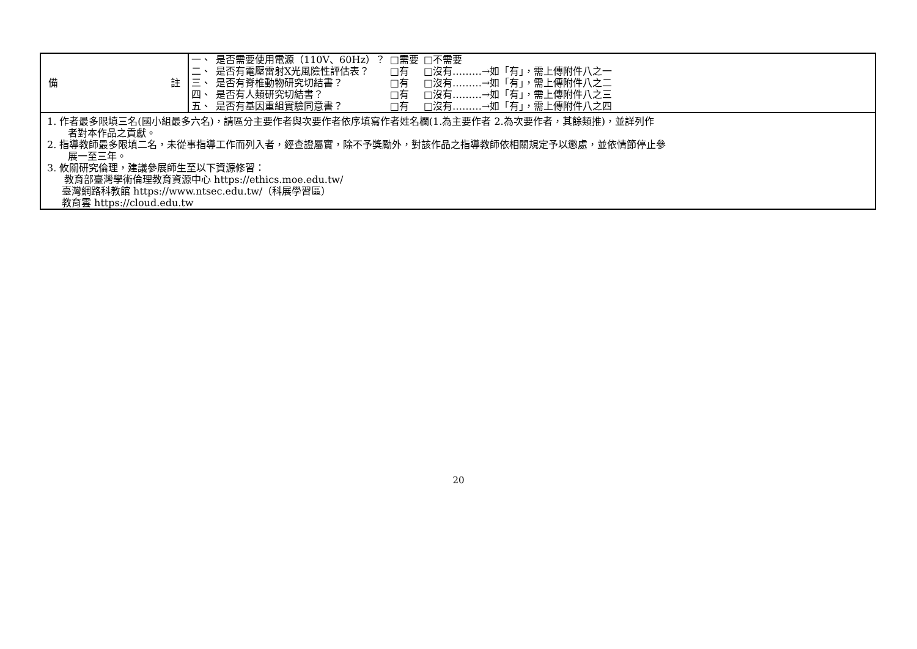| 備 註 | / 一、 / 是否需要使用電源（110V、60Hz）？ / □需要 / □不需要 / / 二、 / 是否有電壓雷射X光風險性評估表？ / □有 / □沒有………→如「有」，需上傳附件八之一 / / 三、 / 是否有脊椎動物研究切結書？ / □有 / □沒有………→如「有」，需上傳附件八之二 / / 四、 / 是否有人類研究切結書？ / □有 / □沒有………→如「有」，需上傳附件八之三 / / 五、 / 是否有基因重組實驗同意書？ / □有 / □沒有………→如「有」，需上傳附件八之四 / |
| 1. 作者最多限填三名(國小組最多六名)，請區分主要作者與次要作者依序填寫作者姓名欄(1.為主要作者 2.為次要作者，其餘類推)，並詳列作 者對本作品之貢獻。 2. 指導教師最多限填二名，未從事指導工作而列入者，經查證屬實，除不予獎勵外，對該作品之指導教師依相關規定予以懲處，並依情節停止參 展一至三年。 3. 攸關研究倫理，建議參展師生至以下資源修習： 教育部臺灣學術倫理教育資源中心 https://ethics.moe.edu.tw/ 臺灣網路科教館 https://www.ntsec.edu.tw/（科展學習區） 教育雲 https://cloud.edu.tw | |
20